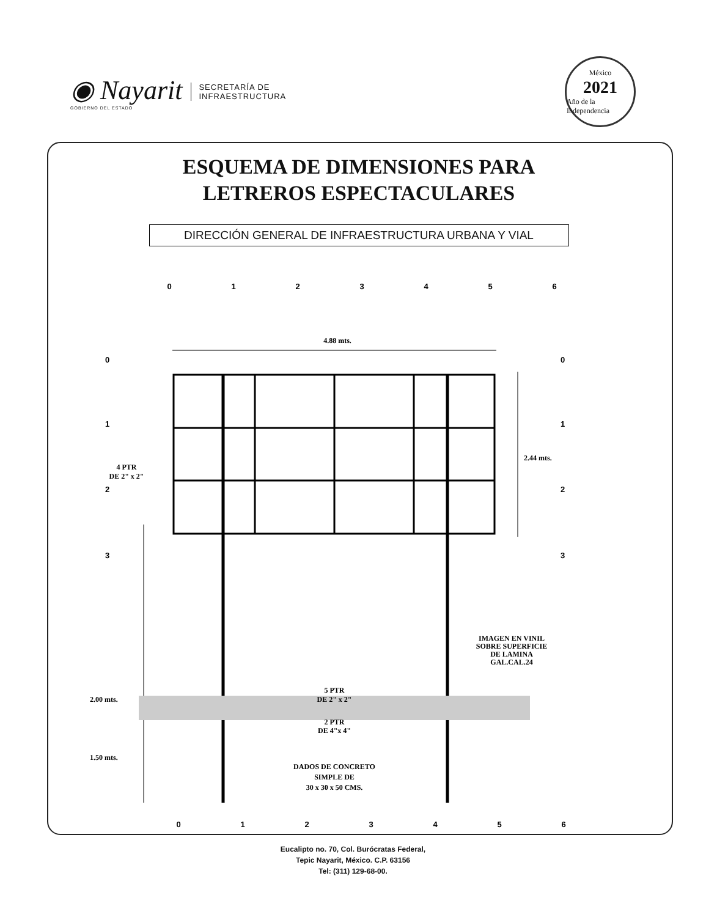◉ Nayarit
GOBIERNO DEL ESTADO
SECRETARÍA DE
INFRAESTRUCTURA
México
2021
Año de la Independencia
ESQUEMA DE DIMENSIONES PARA
LETREROS ESPECTACULARES
DIRECCIÓN GENERAL DE INFRAESTRUCTURA URBANA Y VIAL
0
1
2
3
4
5
6
4.88 mts.
2.44 mts.
2.00 mts.
1.50 mts.
4 PTR
DE 2" x 2"
5 PTR
DE 2" x 2"
2 PTR
DE 4"x 4"
IMAGEN EN VINIL
SOBRE SUPERFICIE
DE LAMINA
GAL.CAL.24
DADOS DE CONCRETO
SIMPLE DE
30 x 30 x 50 CMS.
0
1
2
3
0
1
2
3
0
1
2
3
4
5
6
Eucalipto no. 70, Col. Burócratas Federal,
Tepic Nayarit, México. C.P. 63156
Tel: (311) 129-68-00.